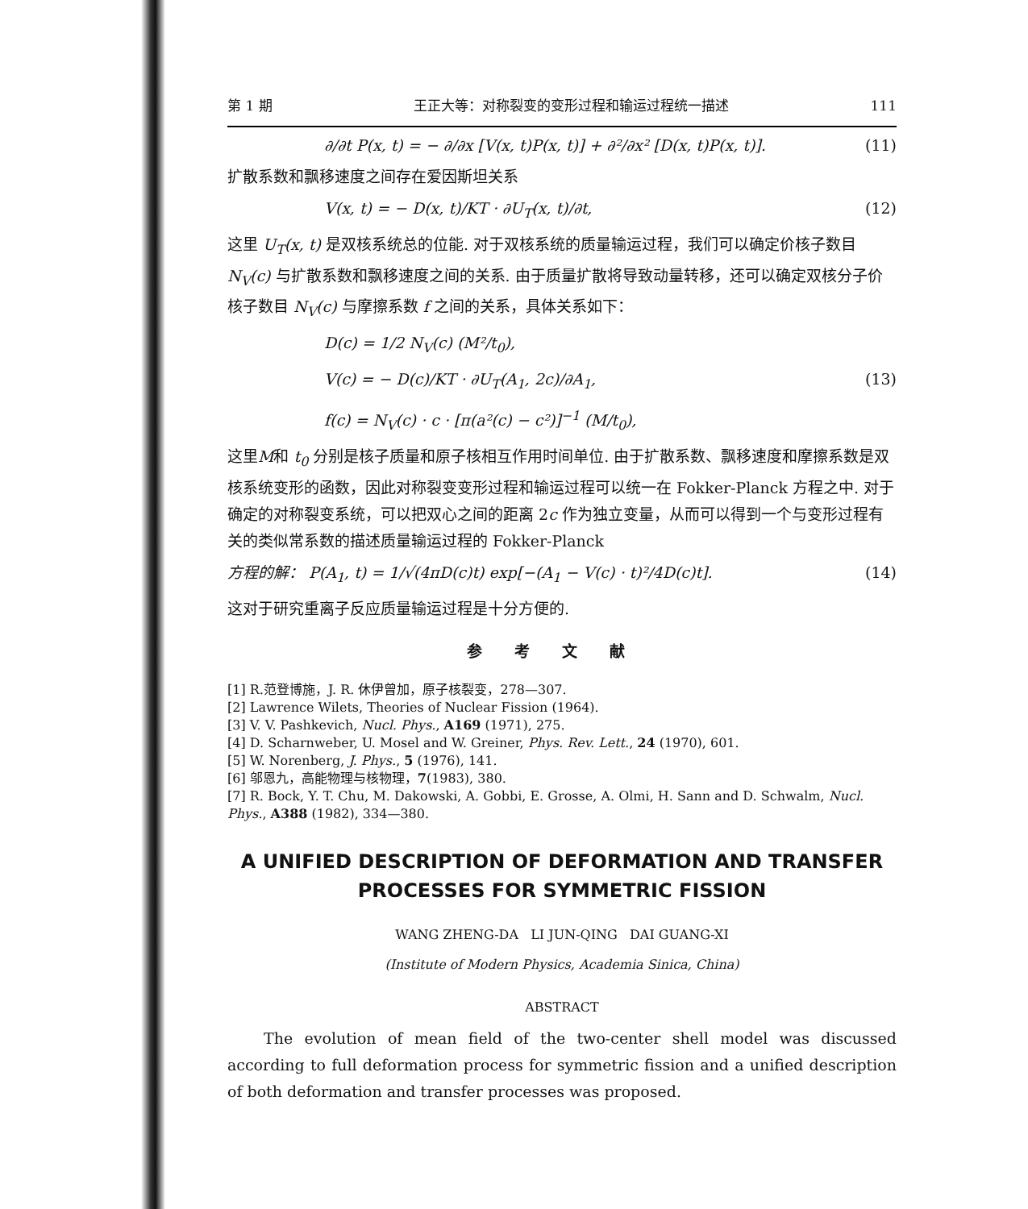第 1 期 王正大等：对称裂变的变形过程和输运过程统一描述 111
∂/∂t P(x, t) = − ∂/∂x [V(x, t)P(x, t)] + ∂²/∂x² [D(x, t)P(x, t)]. (11)
扩散系数和飘移速度之间存在爱因斯坦关系
V(x, t) = − D(x, t)/KT · ∂U<sub>T</sub>(x, t)/∂t, (12)
这里 U<sub>T</sub>(x, t) 是双核系统总的位能. 对于双核系统的质量输运过程，我们可以确定价核子数目 N<sub>V</sub>(c) 与扩散系数和飘移速度之间的关系. 由于质量扩散将导致动量转移，还可以确定双核分子价核子数目 N<sub>V</sub>(c) 与摩擦系数 f 之间的关系，具体关系如下：
D(c) = 1/2 N<sub>V</sub>(c) (M²/t<sub>0</sub>),
V(c) = − D(c)/KT · ∂U<sub>T</sub>(A<sub>1</sub>, 2c)/∂A<sub>1</sub>, (13)
f(c) = N<sub>V</sub>(c) · c · [π(a²(c) − c²)]<sup>−1</sup> (M/t<sub>0</sub>),
这里M和 t<sub>0</sub> 分别是核子质量和原子核相互作用时间单位. 由于扩散系数、飘移速度和摩擦系数是双核系统变形的函数，因此对称裂变变形过程和输运过程可以统一在 Fokker-Planck 方程之中. 对于确定的对称裂变系统，可以把双心之间的距离 2c 作为独立变量，从而可以得到一个与变形过程有关的类似常系数的描述质量输运过程的 Fokker-Planck
方程的解： P(A<sub>1</sub>, t) = 1/√(4πD(c)t) exp[−(A<sub>1</sub> − V(c) · t)²/4D(c)t]. (14)
这对于研究重离子反应质量输运过程是十分方便的.
参考文献
[1] R.范登博施，J. R. 休伊曾加，原子核裂变，278—307.
[2] Lawrence Wilets, Theories of Nuclear Fission (1964).
[3] V. V. Pashkevich, Nucl. Phys., A169 (1971), 275.
[4] D. Scharnweber, U. Mosel and W. Greiner, Phys. Rev. Lett., 24 (1970), 601.
[5] W. Norenberg, J. Phys., 5 (1976), 141.
[6] 邬恩九，高能物理与核物理，7(1983), 380.
[7] R. Bock, Y. T. Chu, M. Dakowski, A. Gobbi, E. Grosse, A. Olmi, H. Sann and D. Schwalm, Nucl. Phys., A388 (1982), 334—380.
A UNIFIED DESCRIPTION OF DEFORMATION AND TRANSFER PROCESSES FOR SYMMETRIC FISSION
WANG ZHENG-DA LI JUN-QING DAI GUANG-XI
(Institute of Modern Physics, Academia Sinica, China)
ABSTRACT
The evolution of mean field of the two-center shell model was discussed according to full deformation process for symmetric fission and a unified description of both deformation and transfer processes was proposed.